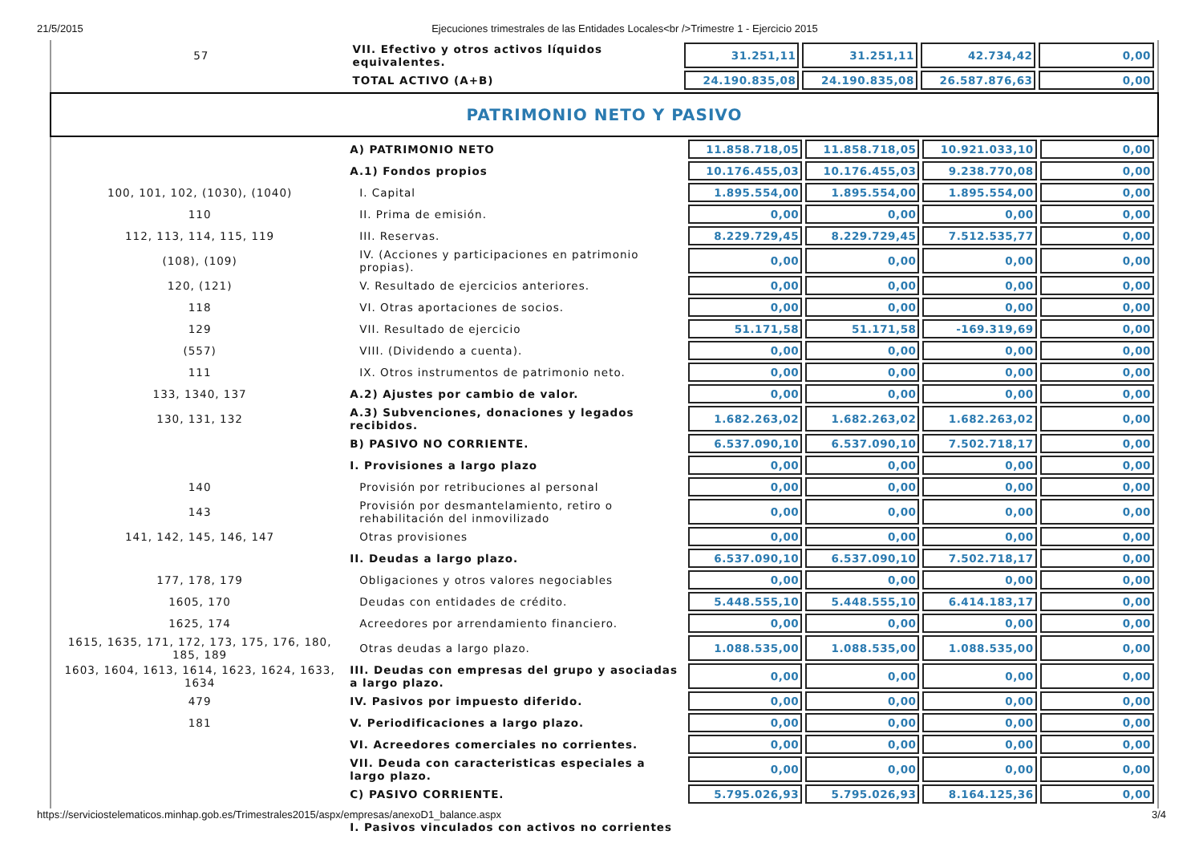21/5/2015 Ejecuciones trimestrales de las Entidades Locales<br />Trimestre 1 - Ejercicio 2015
| 57 | VII. Efectivo y otros activos líquidos equivalentes. | 31.251,11 | 31.251,11 | 42.734,42 | 0,00 |
| | TOTAL ACTIVO (A+B) | 24.190.835,08 | 24.190.835,08 | 26.587.876,63 | 0,00 |
PATRIMONIO NETO Y PASIVO
| | A) PATRIMONIO NETO | 11.858.718,05 | 11.858.718,05 | 10.921.033,10 | 0,00 |
| | A.1) Fondos propios | 10.176.455,03 | 10.176.455,03 | 9.238.770,08 | 0,00 |
| 100, 101, 102, (1030), (1040) | I. Capital | 1.895.554,00 | 1.895.554,00 | 1.895.554,00 | 0,00 |
| 110 | II. Prima de emisión. | 0,00 | 0,00 | 0,00 | 0,00 |
| 112, 113, 114, 115, 119 | III. Reservas. | 8.229.729,45 | 8.229.729,45 | 7.512.535,77 | 0,00 |
| (108), (109) | IV. (Acciones y participaciones en patrimonio propias). | 0,00 | 0,00 | 0,00 | 0,00 |
| 120, (121) | V. Resultado de ejercicios anteriores. | 0,00 | 0,00 | 0,00 | 0,00 |
| 118 | VI. Otras aportaciones de socios. | 0,00 | 0,00 | 0,00 | 0,00 |
| 129 | VII. Resultado de ejercicio | 51.171,58 | 51.171,58 | -169.319,69 | 0,00 |
| (557) | VIII. (Dividendo a cuenta). | 0,00 | 0,00 | 0,00 | 0,00 |
| 111 | IX. Otros instrumentos de patrimonio neto. | 0,00 | 0,00 | 0,00 | 0,00 |
| 133, 1340, 137 | A.2) Ajustes por cambio de valor. | 0,00 | 0,00 | 0,00 | 0,00 |
| 130, 131, 132 | A.3) Subvenciones, donaciones y legados recibidos. | 1.682.263,02 | 1.682.263,02 | 1.682.263,02 | 0,00 |
| | B) PASIVO NO CORRIENTE. | 6.537.090,10 | 6.537.090,10 | 7.502.718,17 | 0,00 |
| | I. Provisiones a largo plazo | 0,00 | 0,00 | 0,00 | 0,00 |
| 140 | Provisión por retribuciones al personal | 0,00 | 0,00 | 0,00 | 0,00 |
| 143 | Provisión por desmantelamiento, retiro o rehabilitación del inmovilizado | 0,00 | 0,00 | 0,00 | 0,00 |
| 141, 142, 145, 146, 147 | Otras provisiones | 0,00 | 0,00 | 0,00 | 0,00 |
| | II. Deudas a largo plazo. | 6.537.090,10 | 6.537.090,10 | 7.502.718,17 | 0,00 |
| 177, 178, 179 | Obligaciones y otros valores negociables | 0,00 | 0,00 | 0,00 | 0,00 |
| 1605, 170 | Deudas con entidades de crédito. | 5.448.555,10 | 5.448.555,10 | 6.414.183,17 | 0,00 |
| 1625, 174 | Acreedores por arrendamiento financiero. | 0,00 | 0,00 | 0,00 | 0,00 |
| 1615, 1635, 171, 172, 173, 175, 176, 180, 185, 189 | Otras deudas a largo plazo. | 1.088.535,00 | 1.088.535,00 | 1.088.535,00 | 0,00 |
| 1603, 1604, 1613, 1614, 1623, 1624, 1633, 1634 | III. Deudas con empresas del grupo y asociadas a largo plazo. | 0,00 | 0,00 | 0,00 | 0,00 |
| 479 | IV. Pasivos por impuesto diferido. | 0,00 | 0,00 | 0,00 | 0,00 |
| 181 | V. Periodificaciones a largo plazo. | 0,00 | 0,00 | 0,00 | 0,00 |
| | VI. Acreedores comerciales no corrientes. | 0,00 | 0,00 | 0,00 | 0,00 |
| | VII. Deuda con caracteristicas especiales a largo plazo. | 0,00 | 0,00 | 0,00 | 0,00 |
| | C) PASIVO CORRIENTE. | 5.795.026,93 | 5.795.026,93 | 8.164.125,36 | 0,00 |
| | I. Pasivos vinculados con activos no corrientes | | | | |
https://serviciostelematicos.minhap.gob.es/Trimestrales2015/aspx/empresas/anexoD1_balance.aspx 3/4